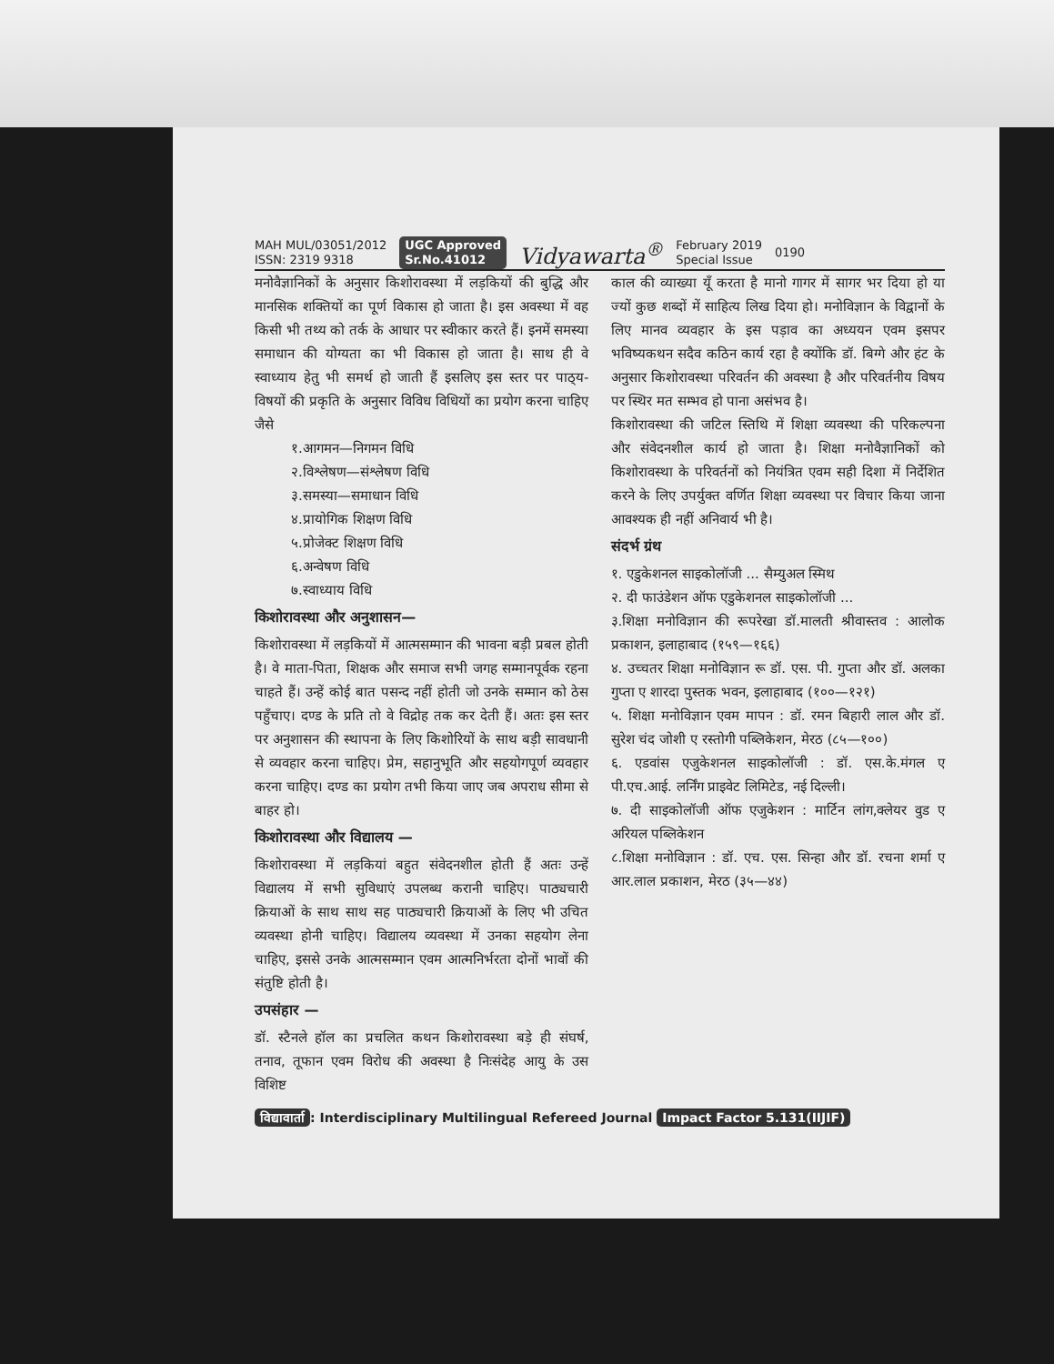MAH MUL/03051/2012
ISSN: 2319 9318
UGC Approved
Sr.No.41012 Vidyawarta<sup>®</sup>
February 2019
Special Issue
0190
मनोवैज्ञानिकों के अनुसार किशोरावस्था में लड़कियों की बुद्धि और मानसिक शक्तियों का पूर्ण विकास हो जाता है। इस अवस्था में वह किसी भी तथ्य को तर्क के आधार पर स्वीकार करते हैं। इनमें समस्या समाधान की योग्यता का भी विकास हो जाता है। साथ ही वे स्वाध्याय हेतु भी समर्थ हो जाती हैं इसलिए इस स्तर पर पाठ्‌य-विषयों की प्रकृति के अनुसार विविध विधियों का प्रयोग करना चाहिए जैसे
१.आगमन—निगमन विधि
२.विश्लेषण—संश्लेषण विधि
३.समस्या—समाधान विधि
४.प्रायोगिक शिक्षण विधि
५.प्रोजेक्ट शिक्षण विधि
६.अन्वेषण विधि
७.स्वाध्याय विधि
किशोरावस्था और अनुशासन—
किशोरावस्था में लड़कियों में आत्मसम्मान की भावना बड़ी प्रबल होती है। वे माता-पिता, शिक्षक और समाज सभी जगह सम्मानपूर्वक रहना चाहते हैं। उन्हें कोई बात पसन्द नहीं होती जो उनके सम्मान को ठेस पहुँचाए। दण्ड के प्रति तो वे विद्रोह तक कर देती हैं। अतः इस स्तर पर अनुशासन की स्थापना के लिए किशोरियों के साथ बड़ी सावधानी से व्यवहार करना चाहिए। प्रेम, सहानुभूति और सहयोगपूर्ण व्यवहार करना चाहिए। दण्ड का प्रयोग तभी किया जाए जब अपराध सीमा से बाहर हो।
किशोरावस्था और विद्यालय —
किशोरावस्था में लड़कियां बहुत संवेदनशील होती हैं अतः उन्हें विद्यालय में सभी सुविधाएं उपलब्ध करानी चाहिए। पाठ्यचारी क्रियाओं के साथ साथ सह पाठ्यचारी क्रियाओं के लिए भी उचित व्यवस्था होनी चाहिए। विद्यालय व्यवस्था में उनका सहयोग लेना चाहिए, इससे उनके आत्मसम्मान एवम आत्मनिर्भरता दोनों भावों की संतुष्टि होती है।
उपसंहार —
डॉ. स्टैनले हॉल का प्रचलित कथन किशोरावस्था बड़े ही संघर्ष, तनाव, तूफान एवम विरोध की अवस्था है निःसंदेह आयु के उस विशिष्ट
काल की व्याख्या यूँ करता है मानो गागर में सागर भर दिया हो या ज्यों कुछ शब्दों में साहित्य लिख दिया हो। मनोविज्ञान के विद्वानों के लिए मानव व्यवहार के इस पड़ाव का अध्ययन एवम इसपर भविष्यकथन सदैव कठिन कार्य रहा है क्योंकि डॉ. बिग्गे और हंट के अनुसार किशोरावस्था परिवर्तन की अवस्था है और परिवर्तनीय विषय पर स्थिर मत सम्भव हो पाना असंभव है।
किशोरावस्था की जटिल स्तिथि में शिक्षा व्यवस्था की परिकल्पना और संवेदनशील कार्य हो जाता है। शिक्षा मनोवैज्ञानिकों को किशोरावस्था के परिवर्तनों को नियंत्रित एवम सही दिशा में निर्देशित करने के लिए उपर्युक्त वर्णित शिक्षा व्यवस्था पर विचार किया जाना आवश्यक ही नहीं अनिवार्य भी है।
संदर्भ ग्रंथ
१. एडुकेशनल साइकोलॉजी ... सैम्युअल स्मिथ
२. दी फाउंडेशन ऑफ एडुकेशनल साइकोलॉजी ...
३.शिक्षा मनोविज्ञान की रूपरेखा डॉ.मालती श्रीवास्तव : आलोक प्रकाशन, इलाहाबाद (१५९—१६६)
४. उच्चतर शिक्षा मनोविज्ञान रू डॉ. एस. पी. गुप्ता और डॉ. अलका गुप्ता ए शारदा पुस्तक भवन, इलाहाबाद (१००—१२१)
५. शिक्षा मनोविज्ञान एवम मापन : डॉ. रमन बिहारी लाल और डॉ. सुरेश चंद जोशी ए रस्तोगी पब्लिकेशन, मेरठ (८५—१००)
६. एडवांस एजुकेशनल साइकोलॉजी : डॉ. एस.के.मंगल ए पी.एच.आई. लर्निंग प्राइवेट लिमिटेड, नई दिल्ली।
७. दी साइकोलॉजी ऑफ एजुकेशन : मार्टिन लांग,क्लेयर वुड ए अरियल पब्लिकेशन
८.शिक्षा मनोविज्ञान : डॉ. एच. एस. सिन्हा और डॉ. रचना शर्मा ए आर.लाल प्रकाशन, मेरठ (३५—४४)
विद्यावार्ता: Interdisciplinary Multilingual Refereed Journal Impact Factor 5.131(IIJIF)